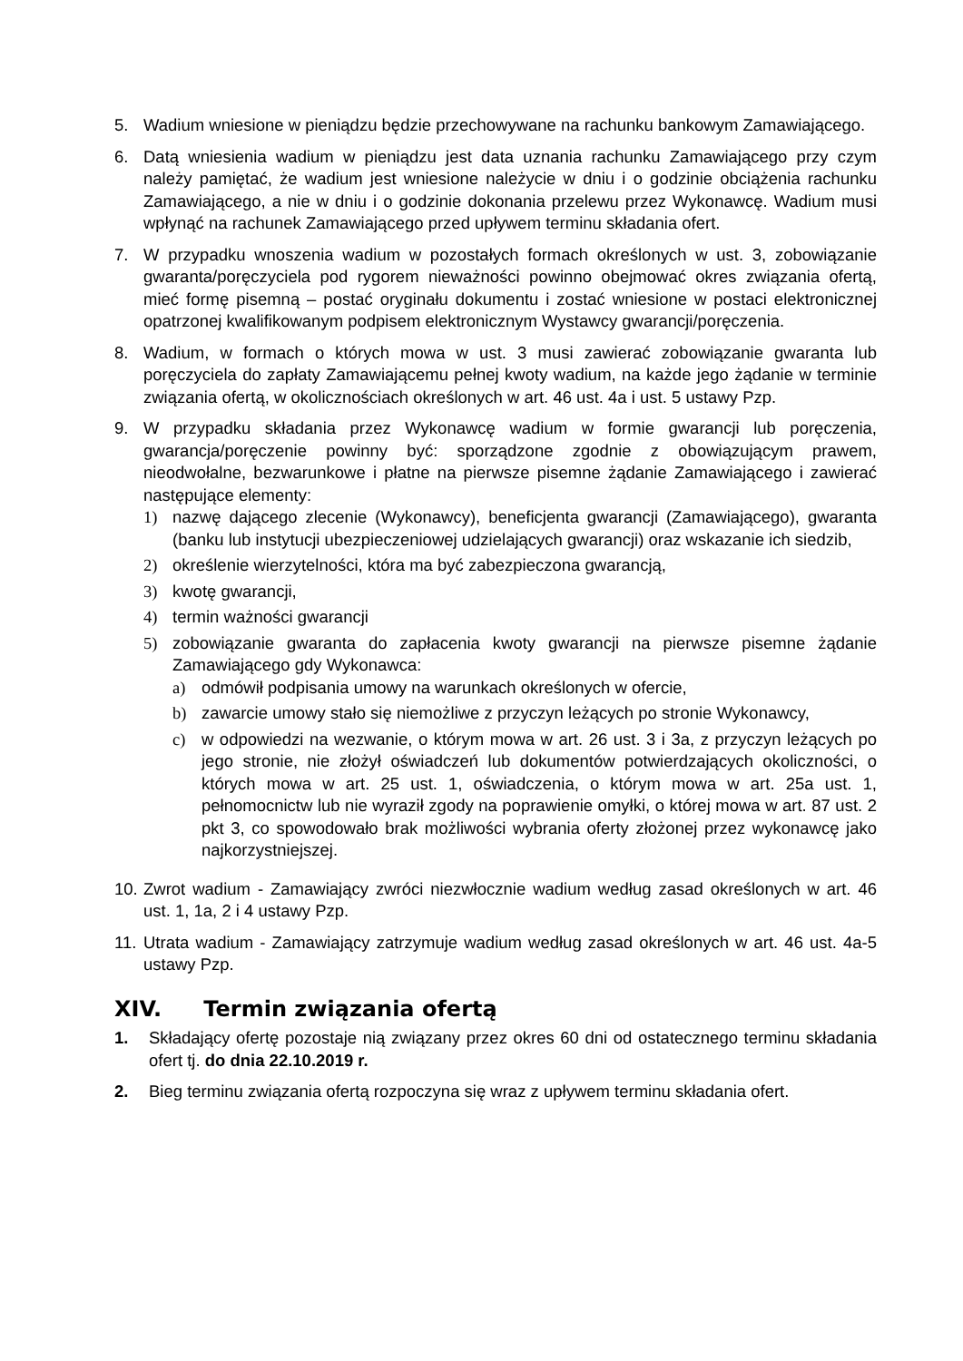5. Wadium wniesione w pieniądzu będzie przechowywane na rachunku bankowym Zamawiającego.
6. Datą wniesienia wadium w pieniądzu jest data uznania rachunku Zamawiającego przy czym należy pamiętać, że wadium jest wniesione należycie w dniu i o godzinie obciążenia rachunku Zamawiającego, a nie w dniu i o godzinie dokonania przelewu przez Wykonawcę. Wadium musi wpłynąć na rachunek Zamawiającego przed upływem terminu składania ofert.
7. W przypadku wnoszenia wadium w pozostałych formach określonych w ust. 3, zobowiązanie gwaranta/poręczyciela pod rygorem nieważności powinno obejmować okres związania ofertą, mieć formę pisemną – postać oryginału dokumentu i zostać wniesione w postaci elektronicznej opatrzonej kwalifikowanym podpisem elektronicznym Wystawcy gwarancji/poręczenia.
8. Wadium, w formach o których mowa w ust. 3 musi zawierać zobowiązanie gwaranta lub poręczyciela do zapłaty Zamawiającemu pełnej kwoty wadium, na każde jego żądanie w terminie związania ofertą, w okolicznościach określonych w art. 46 ust. 4a i ust. 5 ustawy Pzp.
9. W przypadku składania przez Wykonawcę wadium w formie gwarancji lub poręczenia, gwarancja/poręczenie powinny być: sporządzone zgodnie z obowiązującym prawem, nieodwołalne, bezwarunkowe i płatne na pierwsze pisemne żądanie Zamawiającego i zawierać następujące elementy:
1) nazwę dającego zlecenie (Wykonawcy), beneficjenta gwarancji (Zamawiającego), gwaranta (banku lub instytucji ubezpieczeniowej udzielających gwarancji) oraz wskazanie ich siedzib,
2) określenie wierzytelności, która ma być zabezpieczona gwarancją,
3) kwotę gwarancji,
4) termin ważności gwarancji
5) zobowiązanie gwaranta do zapłacenia kwoty gwarancji na pierwsze pisemne żądanie Zamawiającego gdy Wykonawca:
a) odmówił podpisania umowy na warunkach określonych w ofercie,
b) zawarcie umowy stało się niemożliwe z przyczyn leżących po stronie Wykonawcy,
c) w odpowiedzi na wezwanie, o którym mowa w art. 26 ust. 3 i 3a, z przyczyn leżących po jego stronie, nie złożył oświadczeń lub dokumentów potwierdzających okoliczności, o których mowa w art. 25 ust. 1, oświadczenia, o którym mowa w art. 25a ust. 1, pełnomocnictw lub nie wyraził zgody na poprawienie omyłki, o której mowa w art. 87 ust. 2 pkt 3, co spowodowało brak możliwości wybrania oferty złożonej przez wykonawcę jako najkorzystniejszej.
10.
Zwrot wadium - Zamawiający zwróci niezwłocznie wadium według zasad określonych w art. 46 ust. 1, 1a, 2 i 4 ustawy Pzp.
11.
Utrata wadium - Zamawiający zatrzymuje wadium według zasad określonych w art. 46 ust. 4a-5 ustawy Pzp.
XIV. Termin związania ofertą
1. Składający ofertę pozostaje nią związany przez okres 60 dni od ostatecznego terminu składania ofert tj. do dnia 22.10.2019 r.
2. Bieg terminu związania ofertą rozpoczyna się wraz z upływem terminu składania ofert.